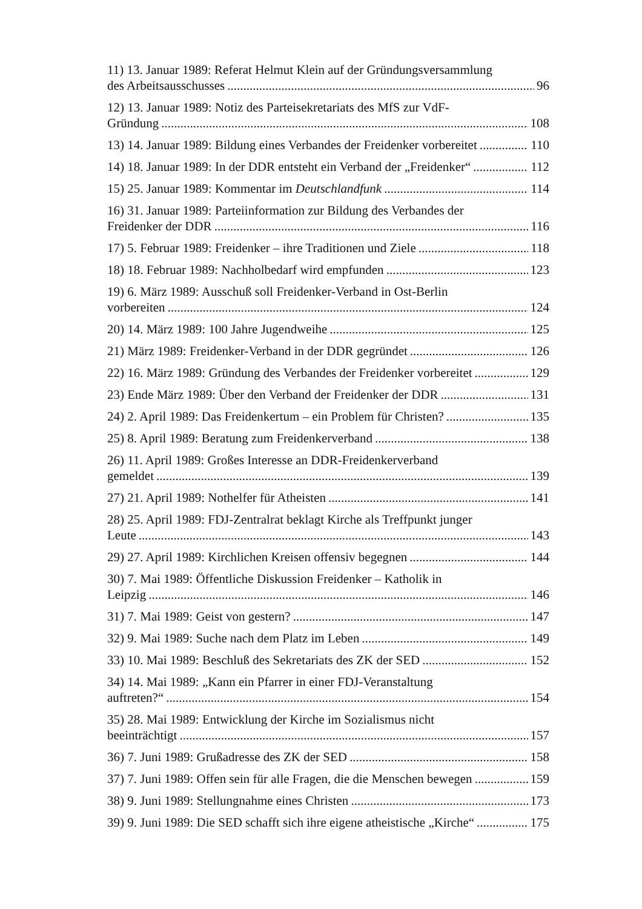11) 13. Januar 1989: Referat Helmut Klein auf der Gründungsversammlung
des Arbeitsausschusses 96
12) 13. Januar 1989: Notiz des Parteisekretariats des MfS zur VdF-
Gründung 108
13) 14. Januar 1989: Bildung eines Verbandes der Freidenker vorbereitet 110
14) 18. Januar 1989: In der DDR entsteht ein Verband der „Freidenker“ 112
15) 25. Januar 1989: Kommentar im Deutschlandfunk 114
16) 31. Januar 1989: Parteiinformation zur Bildung des Verbandes der
Freidenker der DDR 116
17) 5. Februar 1989: Freidenker – ihre Traditionen und Ziele 118
18) 18. Februar 1989: Nachholbedarf wird empfunden 123
19) 6. März 1989: Ausschuß soll Freidenker-Verband in Ost-Berlin
vorbereiten 124
20) 14. März 1989: 100 Jahre Jugendweihe 125
21) März 1989: Freidenker-Verband in der DDR gegründet 126
22) 16. März 1989: Gründung des Verbandes der Freidenker vorbereitet 129
23) Ende März 1989: Über den Verband der Freidenker der DDR 131
24) 2. April 1989: Das Freidenkertum – ein Problem für Christen? 135
25) 8. April 1989: Beratung zum Freidenkerverband 138
26) 11. April 1989: Großes Interesse an DDR-Freidenkerverband
gemeldet 139
27) 21. April 1989: Nothelfer für Atheisten 141
28) 25. April 1989: FDJ-Zentralrat beklagt Kirche als Treffpunkt junger
Leute 143
29) 27. April 1989: Kirchlichen Kreisen offensiv begegnen 144
30) 7. Mai 1989: Öffentliche Diskussion Freidenker – Katholik in
Leipzig 146
31) 7. Mai 1989: Geist von gestern? 147
32) 9. Mai 1989: Suche nach dem Platz im Leben 149
33) 10. Mai 1989: Beschluß des Sekretariats des ZK der SED 152
34) 14. Mai 1989: „Kann ein Pfarrer in einer FDJ-Veranstaltung
auftreten?“ 154
35) 28. Mai 1989: Entwicklung der Kirche im Sozialismus nicht
beeinträchtigt 157
36) 7. Juni 1989: Grußadresse des ZK der SED 158
37) 7. Juni 1989: Offen sein für alle Fragen, die die Menschen bewegen 159
38) 9. Juni 1989: Stellungnahme eines Christen 173
39) 9. Juni 1989: Die SED schafft sich ihre eigene atheistische „Kirche“ 175